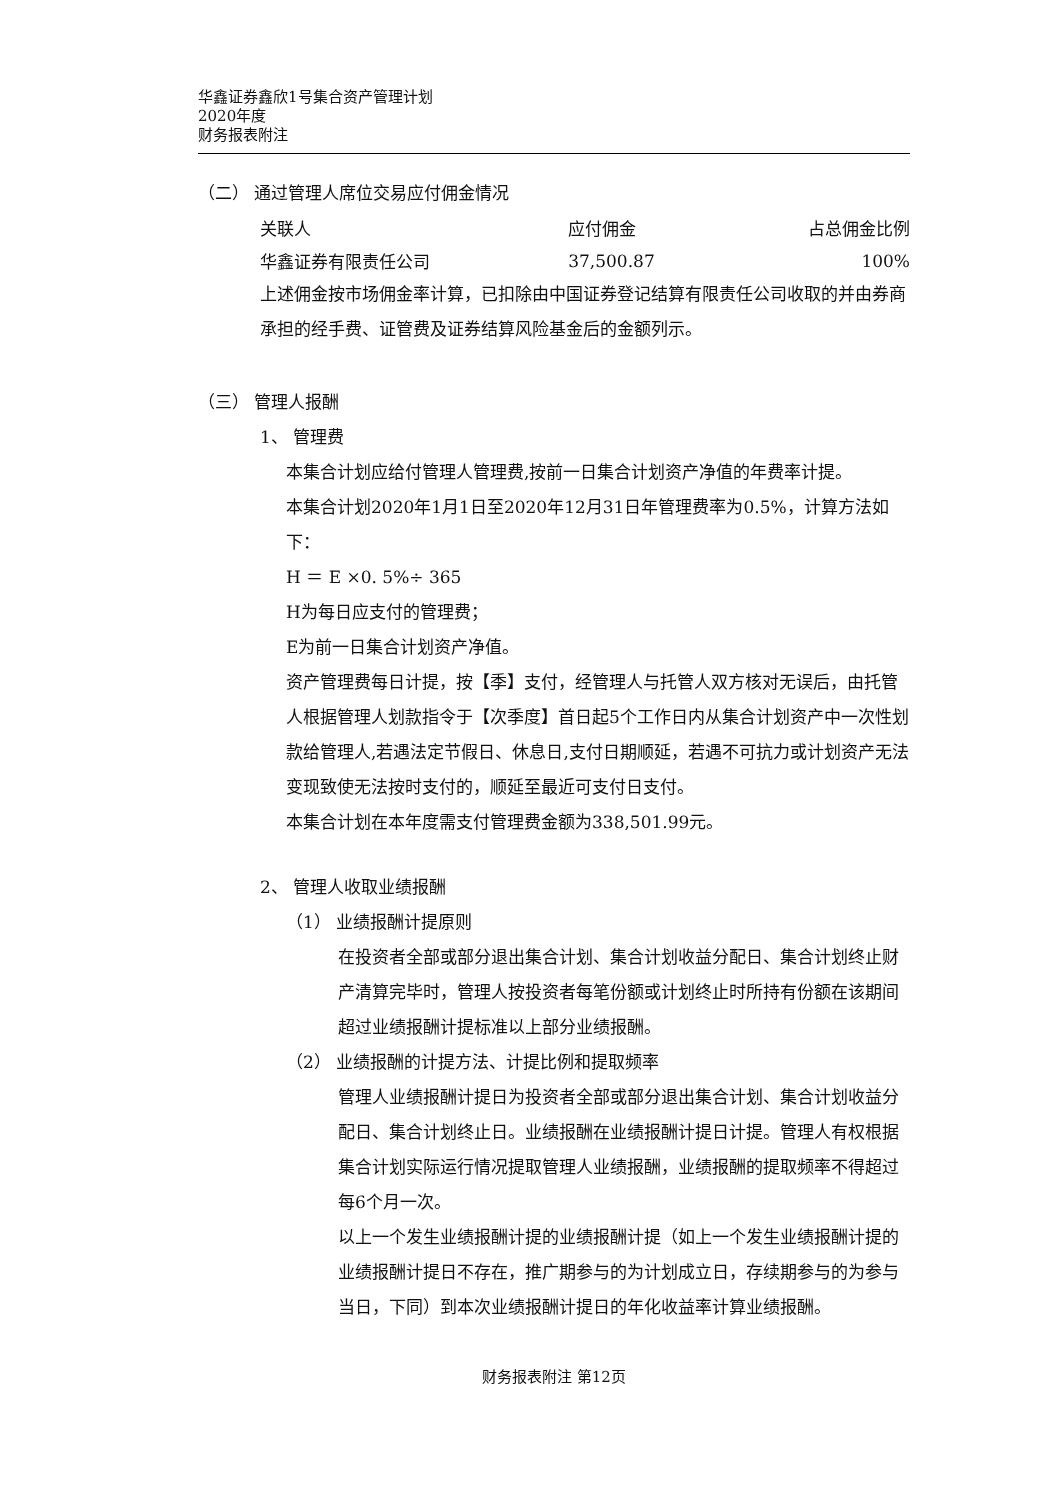华鑫证券鑫欣1号集合资产管理计划
2020年度
财务报表附注
（二） 通过管理人席位交易应付佣金情况
| 关联人 | 应付佣金 | 占总佣金比例 |
| --- | --- | --- |
| 华鑫证券有限责任公司 | 37,500.87 | 100% |
上述佣金按市场佣金率计算，已扣除由中国证券登记结算有限责任公司收取的并由券商承担的经手费、证管费及证券结算风险基金后的金额列示。
（三） 管理人报酬
1、 管理费
本集合计划应给付管理人管理费,按前一日集合计划资产净值的年费率计提。
本集合计划2020年1月1日至2020年12月31日年管理费率为0.5%，计算方法如下：
H ＝ E ×0. 5%÷ 365
H为每日应支付的管理费；
E为前一日集合计划资产净值。
资产管理费每日计提，按【季】支付，经管理人与托管人双方核对无误后，由托管人根据管理人划款指令于【次季度】首日起5个工作日内从集合计划资产中一次性划款给管理人,若遇法定节假日、休息日,支付日期顺延，若遇不可抗力或计划资产无法变现致使无法按时支付的，顺延至最近可支付日支付。
本集合计划在本年度需支付管理费金额为338,501.99元。
2、 管理人收取业绩报酬
（1） 业绩报酬计提原则
在投资者全部或部分退出集合计划、集合计划收益分配日、集合计划终止财产清算完毕时，管理人按投资者每笔份额或计划终止时所持有份额在该期间超过业绩报酬计提标准以上部分业绩报酬。
（2） 业绩报酬的计提方法、计提比例和提取频率
管理人业绩报酬计提日为投资者全部或部分退出集合计划、集合计划收益分配日、集合计划终止日。业绩报酬在业绩报酬计提日计提。管理人有权根据集合计划实际运行情况提取管理人业绩报酬，业绩报酬的提取频率不得超过每6个月一次。
以上一个发生业绩报酬计提的业绩报酬计提（如上一个发生业绩报酬计提的业绩报酬计提日不存在，推广期参与的为计划成立日，存续期参与的为参与当日，下同）到本次业绩报酬计提日的年化收益率计算业绩报酬。
财务报表附注 第12页